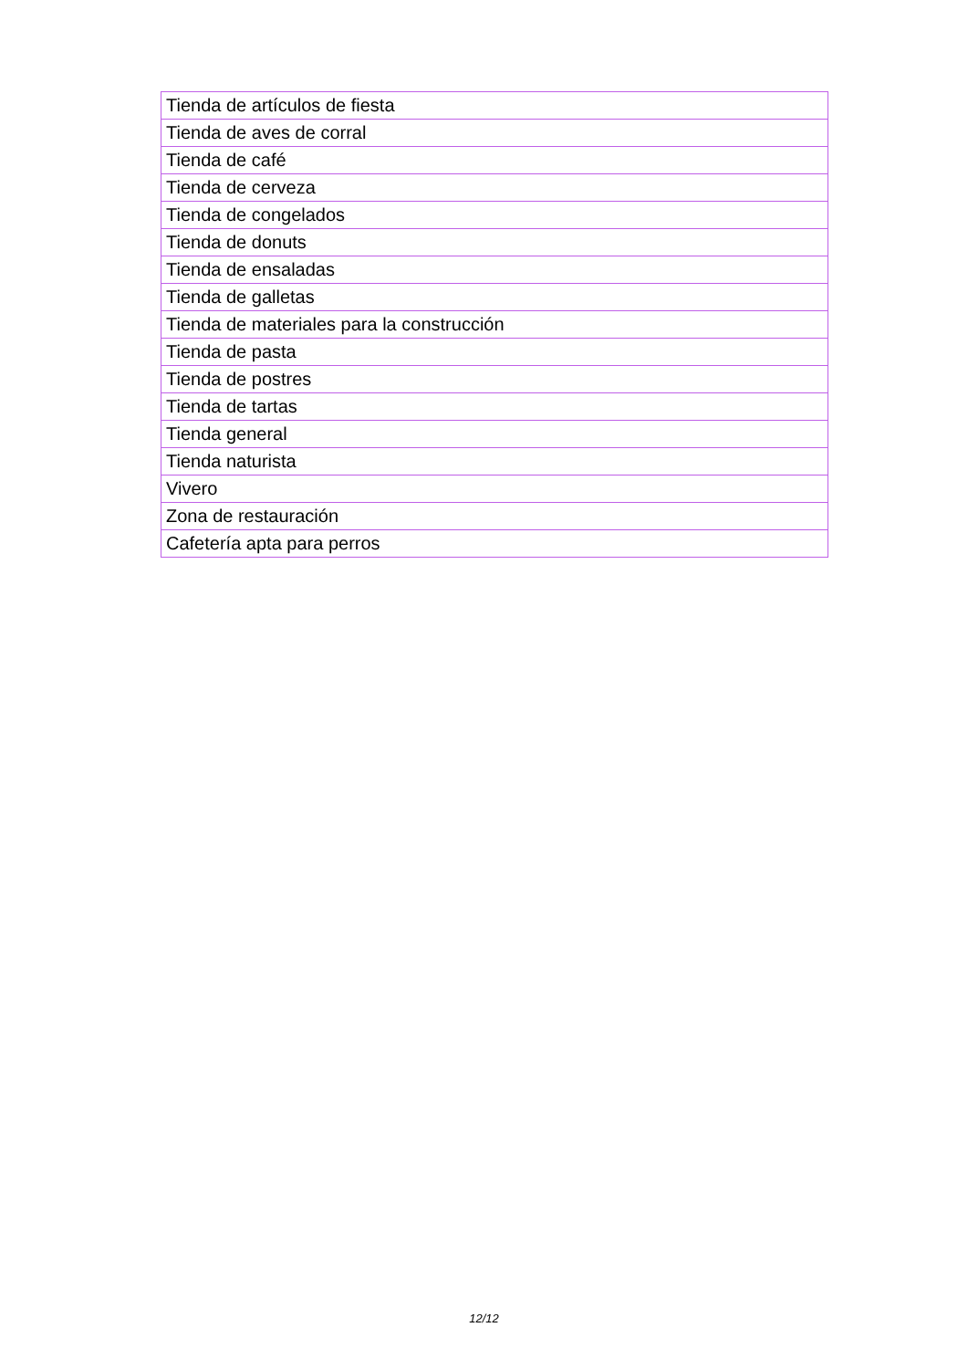| Tienda de artículos de fiesta |
| Tienda de aves de corral |
| Tienda de café |
| Tienda de cerveza |
| Tienda de congelados |
| Tienda de donuts |
| Tienda de ensaladas |
| Tienda de galletas |
| Tienda de materiales para la construcción |
| Tienda de pasta |
| Tienda de postres |
| Tienda de tartas |
| Tienda general |
| Tienda naturista |
| Vivero |
| Zona de restauración |
| Cafetería apta para perros |
12/12